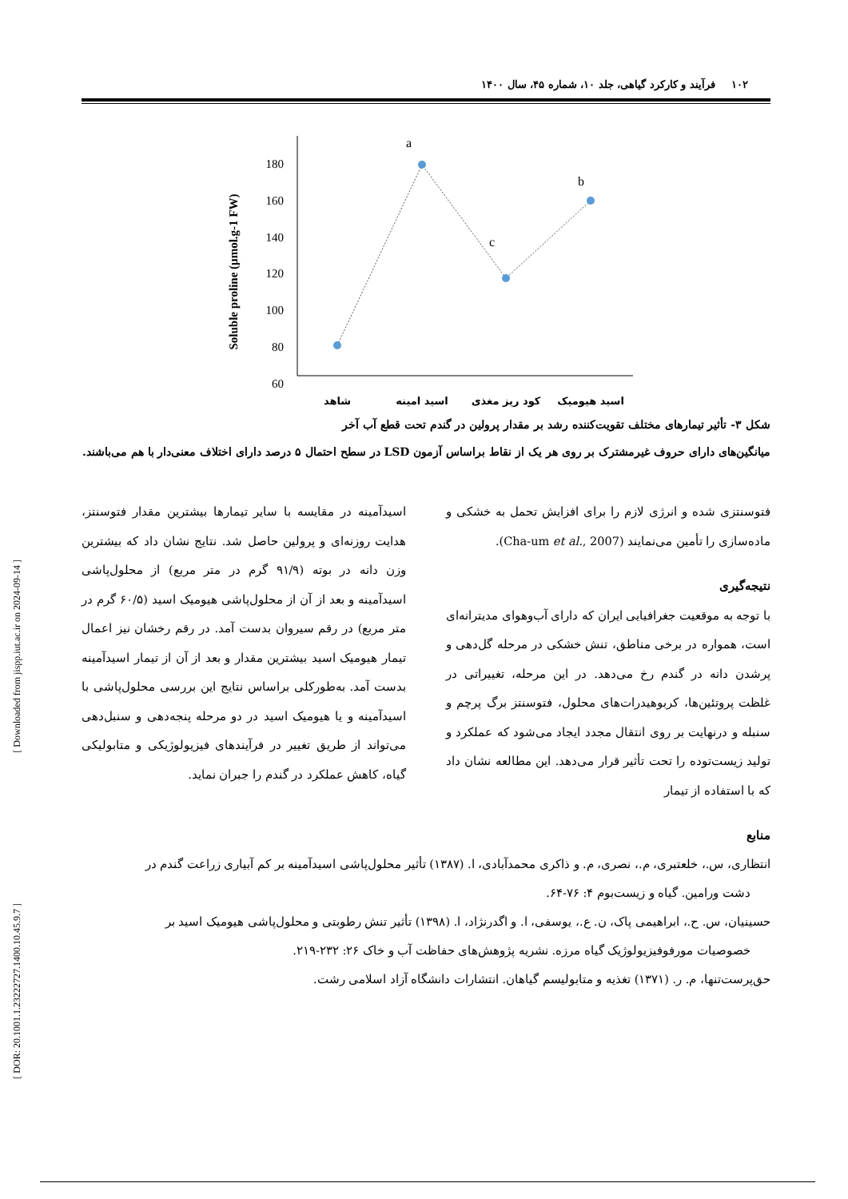[ Downloaded from jispp.iut.ac.ir on 2024-09-14 ]
[ DOR: 20.1001.1.23222727.1400.10.45.9.7 ]
۱۰۲ فرآیند و کارکرد گیاهی، جلد ۱۰، شماره ۴۵، سال ۱۴۰۰
Soluble proline (µmol.g-1 FW)
180
160
140
120
100
80
60
a
c
b
شاهد
اسید امینه
کود ریز مغذی
اسید هیومیک
شکل ۳- تأثیر تیمارهای مختلف تقویت‌کننده رشد بر مقدار پرولین در گندم تحت قطع آب آخر
میانگین‌های دارای حروف غیرمشترک بر روی هر یک از نقاط براساس آزمون LSD در سطح احتمال ۵ درصد دارای اختلاف معنی‌دار با هم می‌باشند.
فتوسنتزی شده و انرژی لازم را برای افزایش تحمل به خشکی و ماده‌سازی را تأمین می‌نمایند (Cha-um et al., 2007).
نتیجه‌گیری
با توجه به موقعیت جغرافیایی ایران که دارای آب‌وهوای مدیترانه‌ای است، همواره در برخی مناطق، تنش خشکی در مرحله گل‌دهی و پرشدن دانه در گندم رخ می‌دهد. در این مرحله، تغییراتی در غلظت پروتئین‌ها، کربوهیدرات‌های محلول، فتوسنتز برگ پرچم و سنبله و درنهایت بر روی انتقال مجدد ایجاد می‌شود که عملکرد و تولید زیست‌توده را تحت تأثیر قرار می‌دهد. این مطالعه نشان داد که با استفاده از تیمار
اسیدآمینه در مقایسه با سایر تیمارها بیشترین مقدار فتوسنتز، هدایت روزنه‌ای و پرولین حاصل شد. نتایج نشان داد که بیشترین وزن دانه در بوته (۹۱/۹ گرم در متر مربع) از محلول‌پاشی اسیدآمینه و بعد از آن از محلول‌پاشی هیومیک اسید (۶۰/۵ گرم در متر مربع) در رقم سیروان بدست آمد. در رقم رخشان نیز اعمال تیمار هیومیک اسید بیشترین مقدار و بعد از آن از تیمار اسیدآمینه بدست آمد. به‌طورکلی براساس نتایج این بررسی محلول‌پاشی با اسیدآمینه و یا هیومیک اسید در دو مرحله پنجه‌دهی و سنبل‌دهی می‌تواند از طریق تغییر در فرآیندهای فیزیولوژیکی و متابولیکی گیاه، کاهش عملکرد در گندم را جبران نماید.
منابع
انتظاری، س.، خلعتبری، م.، نصری، م. و ذاکری محمدآبادی، ا. (۱۳۸۷) تأثیر محلول‌پاشی اسیدآمینه بر کم آبیاری زراعت گندم در
دشت ورامین. گیاه و زیست‌بوم ۴: ۷۶-۶۴.
حسینیان، س. ح.، ابراهیمی پاک، ن. ع.، یوسفی، ا. و اگدرنژاد، ا. (۱۳۹۸) تأثیر تنش رطوبتی و محلول‌پاشی هیومیک اسید بر
خصوصیات مورفوفیزیولوژیک گیاه مرزه. نشریه پژوهش‌های حفاظت آب و خاک ۲۶: ۲۳۲-۲۱۹.
حق‌پرست‌تنها، م. ر. (۱۳۷۱) تغذیه و متابولیسم گیاهان. انتشارات دانشگاه آزاد اسلامی رشت.